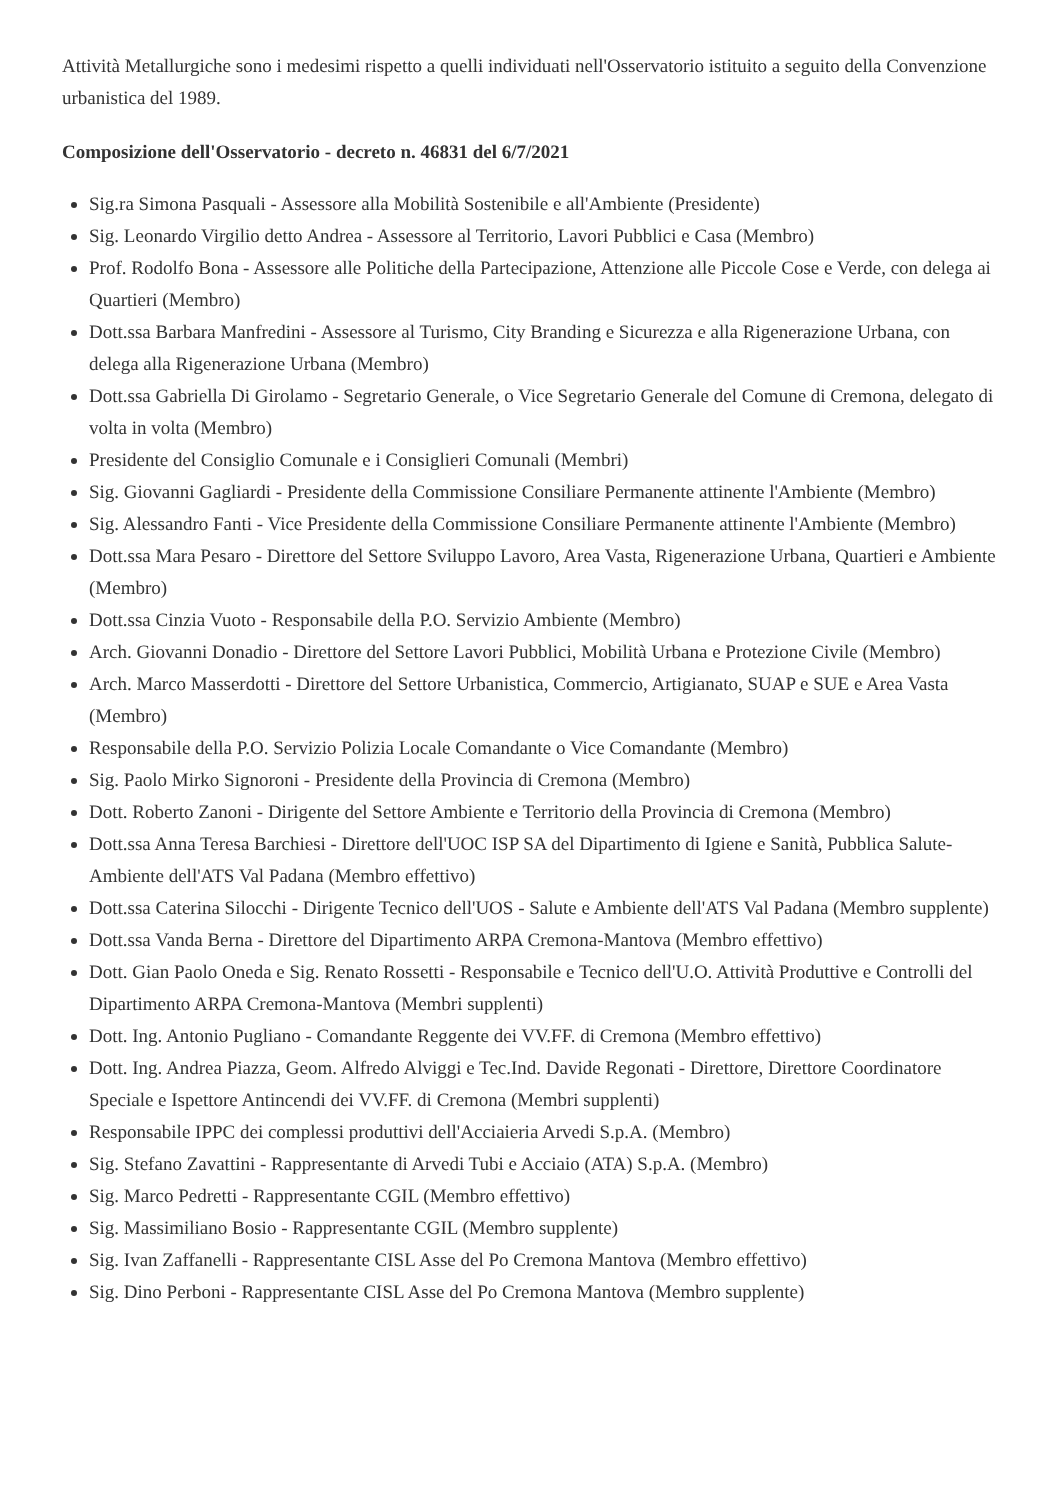Attività Metallurgiche sono i medesimi rispetto a quelli individuati nell'Osservatorio istituito a seguito della Convenzione urbanistica del 1989.
Composizione dell'Osservatorio - decreto n. 46831 del 6/7/2021
Sig.ra Simona Pasquali - Assessore alla Mobilità Sostenibile e all'Ambiente (Presidente)
Sig. Leonardo Virgilio detto Andrea - Assessore al Territorio, Lavori Pubblici e Casa (Membro)
Prof. Rodolfo Bona - Assessore alle Politiche della Partecipazione, Attenzione alle Piccole Cose e Verde, con delega ai Quartieri (Membro)
Dott.ssa Barbara Manfredini - Assessore al Turismo, City Branding e Sicurezza e alla Rigenerazione Urbana, con delega alla Rigenerazione Urbana (Membro)
Dott.ssa Gabriella Di Girolamo - Segretario Generale, o Vice Segretario Generale del Comune di Cremona, delegato di volta in volta (Membro)
Presidente del Consiglio Comunale e i Consiglieri Comunali (Membri)
Sig. Giovanni Gagliardi - Presidente della Commissione Consiliare Permanente attinente l'Ambiente (Membro)
Sig. Alessandro Fanti - Vice Presidente della Commissione Consiliare Permanente attinente l'Ambiente (Membro)
Dott.ssa Mara Pesaro - Direttore del Settore Sviluppo Lavoro, Area Vasta, Rigenerazione Urbana, Quartieri e Ambiente (Membro)
Dott.ssa Cinzia Vuoto - Responsabile della P.O. Servizio Ambiente (Membro)
Arch. Giovanni Donadio - Direttore del Settore Lavori Pubblici, Mobilità Urbana e Protezione Civile (Membro)
Arch. Marco Masserdotti - Direttore del Settore Urbanistica, Commercio, Artigianato, SUAP e SUE e Area Vasta (Membro)
Responsabile della P.O. Servizio Polizia Locale Comandante o Vice Comandante (Membro)
Sig. Paolo Mirko Signoroni - Presidente della Provincia di Cremona (Membro)
Dott. Roberto Zanoni - Dirigente del Settore Ambiente e Territorio della Provincia di Cremona (Membro)
Dott.ssa Anna Teresa Barchiesi - Direttore dell'UOC ISP SA del Dipartimento di Igiene e Sanità, Pubblica Salute- Ambiente dell'ATS Val Padana (Membro effettivo)
Dott.ssa Caterina Silocchi - Dirigente Tecnico dell'UOS - Salute e Ambiente dell'ATS Val Padana (Membro supplente)
Dott.ssa Vanda Berna - Direttore del Dipartimento ARPA Cremona-Mantova (Membro effettivo)
Dott. Gian Paolo Oneda e Sig. Renato Rossetti - Responsabile e Tecnico dell'U.O. Attività Produttive e Controlli del Dipartimento ARPA Cremona-Mantova (Membri supplenti)
Dott. Ing. Antonio Pugliano - Comandante Reggente dei VV.FF. di Cremona (Membro effettivo)
Dott. Ing. Andrea Piazza, Geom. Alfredo Alviggi e Tec.Ind. Davide Regonati - Direttore, Direttore Coordinatore Speciale e Ispettore Antincendi dei VV.FF. di Cremona (Membri supplenti)
Responsabile IPPC dei complessi produttivi dell'Acciaieria Arvedi S.p.A. (Membro)
Sig. Stefano Zavattini - Rappresentante di Arvedi Tubi e Acciaio (ATA) S.p.A. (Membro)
Sig. Marco Pedretti - Rappresentante CGIL (Membro effettivo)
Sig. Massimiliano Bosio - Rappresentante CGIL (Membro supplente)
Sig. Ivan Zaffanelli - Rappresentante CISL Asse del Po Cremona Mantova (Membro effettivo)
Sig. Dino Perboni - Rappresentante CISL Asse del Po Cremona Mantova (Membro supplente)